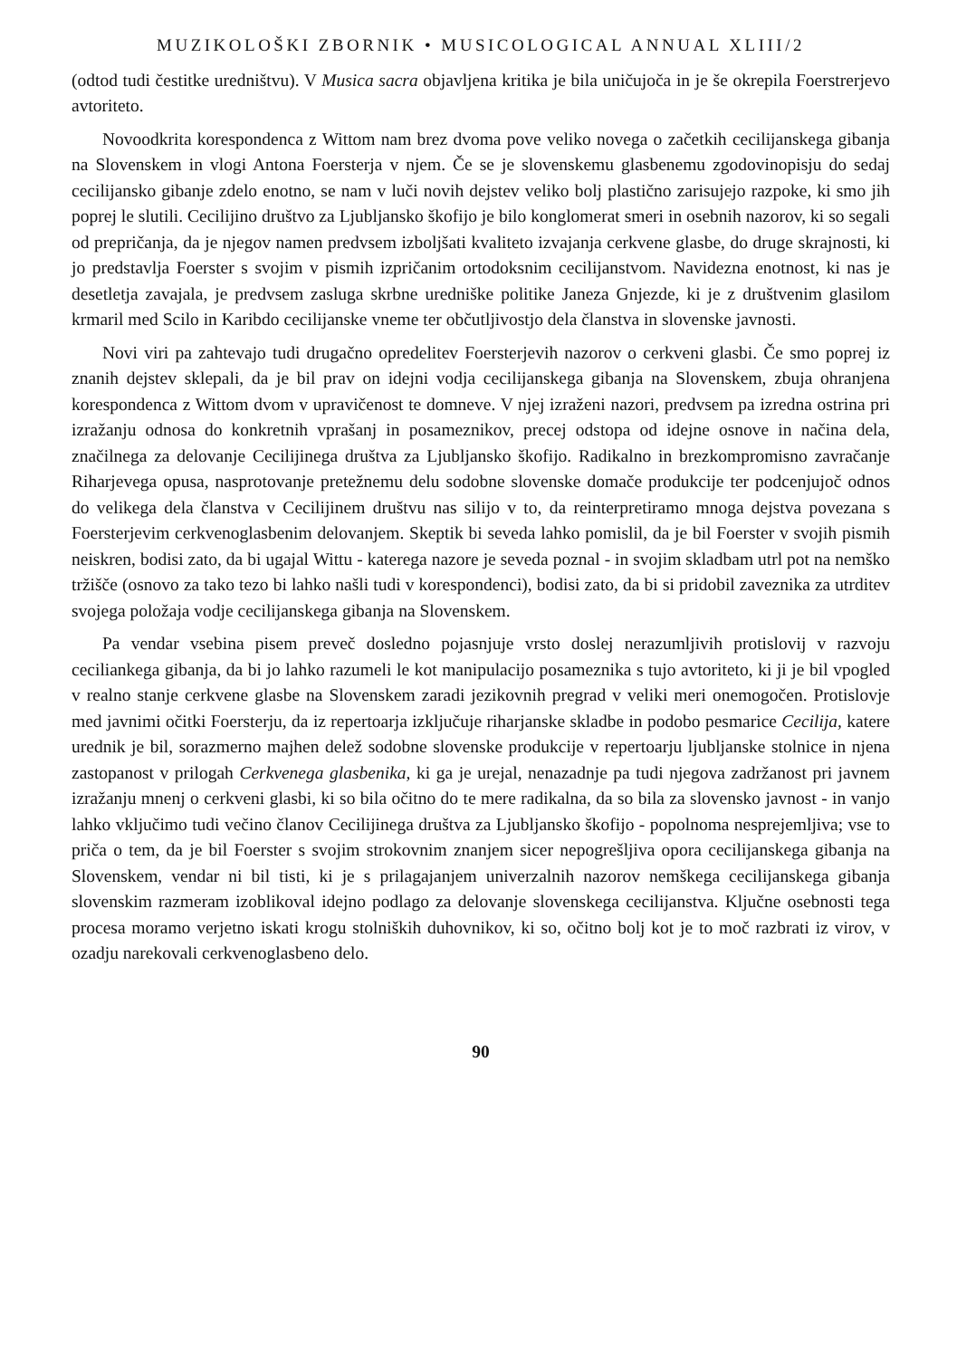MUZIKOLOŠKI ZBORNIK • MUSICOLOGICAL ANNUAL XLIII/2
(odtod tudi čestitke uredništvu). V Musica sacra objavljena kritika je bila uničujoča in je še okrepila Foerstrerjevo avtoriteto.
Novoodkrita korespondenca z Wittom nam brez dvoma pove veliko novega o začetkih cecilijanskega gibanja na Slovenskem in vlogi Antona Foersterja v njem. Če se je slovenskemu glasbenemu zgodovinopisju do sedaj cecilijansko gibanje zdelo enotno, se nam v luči novih dejstev veliko bolj plastično zarisujejo razpoke, ki smo jih poprej le slutili. Cecilijino društvo za Ljubljansko škofijo je bilo konglomerat smeri in osebnih nazorov, ki so segali od prepričanja, da je njegov namen predvsem izboljšati kvaliteto izvajanja cerkvene glasbe, do druge skrajnosti, ki jo predstavlja Foerster s svojim v pismih izpričanim ortodoksnim cecilijanstvom. Navidezna enotnost, ki nas je desetletja zavajala, je predvsem zasluga skrbne uredniške politike Janeza Gnjezde, ki je z društvenim glasilom krmaril med Scilo in Karibdo cecilijanske vneme ter občutljivostjo dela članstva in slovenske javnosti.
Novi viri pa zahtevajo tudi drugačno opredelitev Foersterjevih nazorov o cerkveni glasbi. Če smo poprej iz znanih dejstev sklepali, da je bil prav on idejni vodja cecilijanskega gibanja na Slovenskem, zbuja ohranjena korespondenca z Wittom dvom v upravičenost te domneve. V njej izraženi nazori, predvsem pa izredna ostrina pri izražanju odnosa do konkretnih vprašanj in posameznikov, precej odstopa od idejne osnove in načina dela, značilnega za delovanje Cecilijinega društva za Ljubljansko škofijo. Radikalno in brezkompromisno zavračanje Riharjevega opusa, nasprotovanje pretežnemu delu sodobne slovenske domače produkcije ter podcenjujoč odnos do velikega dela članstva v Cecilijinem društvu nas silijo v to, da reinterpretiramo mnoga dejstva povezana s Foersterjevim cerkvenoglasbenim delovanjem. Skeptik bi seveda lahko pomislil, da je bil Foerster v svojih pismih neiskren, bodisi zato, da bi ugajal Wittu - katerega nazore je seveda poznal - in svojim skladbam utrl pot na nemško tržišče (osnovo za tako tezo bi lahko našli tudi v korespondenci), bodisi zato, da bi si pridobil zaveznika za utrditev svojega položaja vodje cecilijanskega gibanja na Slovenskem.
Pa vendar vsebina pisem preveč dosledno pojasnjuje vrsto doslej nerazumljivih protislovij v razvoju ceciliankega gibanja, da bi jo lahko razumeli le kot manipulacijo posameznika s tujo avtoriteto, ki ji je bil vpogled v realno stanje cerkvene glasbe na Slovenskem zaradi jezikovnih pregrad v veliki meri onemogočen. Protislovje med javnimi očitki Foersterju, da iz repertoarja izključuje riharjanske skladbe in podobo pesmarice Cecilija, katere urednik je bil, sorazmerno majhen delež sodobne slovenske produkcije v repertoarju ljubljanske stolnice in njena zastopanost v prilogah Cerkvenega glasbenika, ki ga je urejal, nenazadnje pa tudi njegova zadržanost pri javnem izražanju mnenj o cerkveni glasbi, ki so bila očitno do te mere radikalna, da so bila za slovensko javnost - in vanjo lahko vključimo tudi večino članov Cecilijinega društva za Ljubljansko škofijo - popolnoma nesprejemljiva; vse to priča o tem, da je bil Foerster s svojim strokovnim znanjem sicer nepogrešljiva opora cecilijanskega gibanja na Slovenskem, vendar ni bil tisti, ki je s prilagajanjem univerzalnih nazorov nemškega cecilijanskega gibanja slovenskim razmeram izoblikoval idejno podlago za delovanje slovenskega cecilijanstva. Ključne osebnosti tega procesa moramo verjetno iskati krogu stolniških duhovnikov, ki so, očitno bolj kot je to moč razbrati iz virov, v ozadju narekovali cerkvenoglasbeno delo.
90